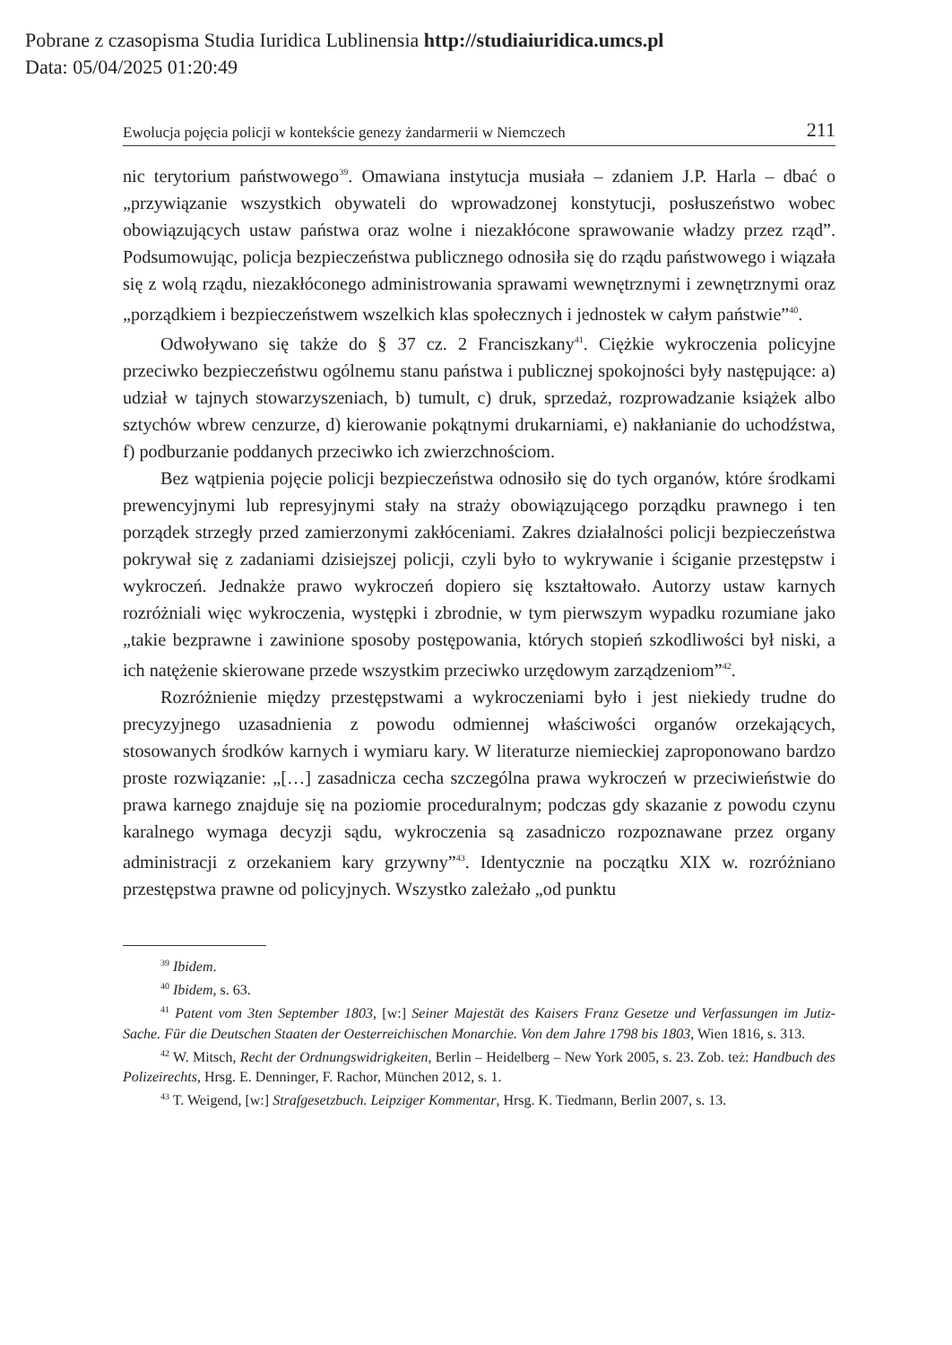Pobrane z czasopisma Studia Iuridica Lublinensia http://studiaiuridica.umcs.pl
Data: 05/04/2025 01:20:49
Ewolucja pojęcia policji w kontekście genezy żandarmerii w Niemczech 211
nic terytorium państwowego<sup>39</sup>. Omawiana instytucja musiała – zdaniem J.P. Harla – dbać o „przywiązanie wszystkich obywateli do wprowadzonej konstytucji, posłuszeństwo wobec obowiązujących ustaw państwa oraz wolne i niezakłócone sprawowanie władzy przez rząd”. Podsumowując, policja bezpieczeństwa publicznego odnosiła się do rządu państwowego i wiązała się z wolą rządu, niezakłóconego administrowania sprawami wewnętrznymi i zewnętrznymi oraz „porządkiem i bezpieczeństwem wszelkich klas społecznych i jednostek w całym państwie”<sup>40</sup>.
Odwoływano się także do § 37 cz. 2 Franciszkany<sup>41</sup>. Ciężkie wykroczenia policyjne przeciwko bezpieczeństwu ogólnemu stanu państwa i publicznej spokojności były następujące: a) udział w tajnych stowarzyszeniach, b) tumult, c) druk, sprzedaż, rozprowadzanie książek albo sztychów wbrew cenzurze, d) kierowanie pokątnymi drukarniami, e) nakłanianie do uchodźstwa, f) podburzanie poddanych przeciwko ich zwierzchnościom.
Bez wątpienia pojęcie policji bezpieczeństwa odnosiło się do tych organów, które środkami prewencyjnymi lub represyjnymi stały na straży obowiązującego porządku prawnego i ten porządek strzegły przed zamierzonymi zakłóceniami. Zakres działalności policji bezpieczeństwa pokrywał się z zadaniami dzisiejszej policji, czyli było to wykrywanie i ściganie przestępstw i wykroczeń. Jednakże prawo wykroczeń dopiero się kształtowało. Autorzy ustaw karnych rozróżniali więc wykroczenia, występki i zbrodnie, w tym pierwszym wypadku rozumiane jako „takie bezprawne i zawinione sposoby postępowania, których stopień szkodliwości był niski, a ich natężenie skierowane przede wszystkim przeciwko urzędowym zarządzeniom”<sup>42</sup>.
Rozróżnienie między przestępstwami a wykroczeniami było i jest niekiedy trudne do precyzyjnego uzasadnienia z powodu odmiennej właściwości organów orzekających, stosowanych środków karnych i wymiaru kary. W literaturze niemieckiej zaproponowano bardzo proste rozwiązanie: „[…] zasadnicza cecha szczególna prawa wykroczeń w przeciwieństwie do prawa karnego znajduje się na poziomie proceduralnym; podczas gdy skazanie z powodu czynu karalnego wymaga decyzji sądu, wykroczenia są zasadniczo rozpoznawane przez organy administracji z orzekaniem kary grzywny”<sup>43</sup>. Identycznie na początku XIX w. rozróżniano przestępstwa prawne od policyjnych. Wszystko zależało „od punktu
<sup>39</sup> Ibidem.
<sup>40</sup> Ibidem, s. 63.
<sup>41</sup> Patent vom 3ten September 1803, [w:] Seiner Majestät des Kaisers Franz Gesetze und Verfassungen im Jutiz-Sache. Für die Deutschen Staaten der Oesterreichischen Monarchie. Von dem Jahre 1798 bis 1803, Wien 1816, s. 313.
<sup>42</sup> W. Mitsch, Recht der Ordnungswidrigkeiten, Berlin – Heidelberg – New York 2005, s. 23. Zob. też: Handbuch des Polizeirechts, Hrsg. E. Denninger, F. Rachor, München 2012, s. 1.
<sup>43</sup> T. Weigend, [w:] Strafgesetzbuch. Leipziger Kommentar, Hrsg. K. Tiedmann, Berlin 2007, s. 13.